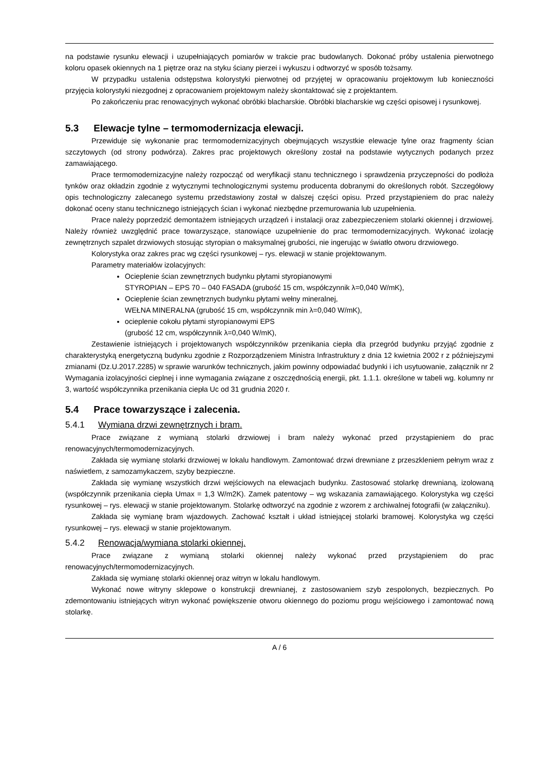na podstawie rysunku elewacji i uzupełniających pomiarów w trakcie prac budowlanych. Dokonać próby ustalenia pierwotnego koloru opasek okiennych na 1 piętrze oraz na styku ściany pierzei i wykuszu i odtworzyć w sposób tożsamy.
W przypadku ustalenia odstępstwa kolorystyki pierwotnej od przyjętej w opracowaniu projektowym lub konieczności przyjęcia kolorystyki niezgodnej z opracowaniem projektowym należy skontaktować się z projektantem.
Po zakończeniu prac renowacyjnych wykonać obróbki blacharskie. Obróbki blacharskie wg części opisowej i rysunkowej.
5.3 Elewacje tylne – termomodernizacja elewacji.
Przewiduje się wykonanie prac termomodernizacyjnych obejmujących wszystkie elewacje tylne oraz fragmenty ścian szczytowych (od strony podwórza). Zakres prac projektowych określony został na podstawie wytycznych podanych przez zamawiającego.
Prace termomodernizacyjne należy rozpocząć od weryfikacji stanu technicznego i sprawdzenia przyczepności do podłoża tynków oraz okładzin zgodnie z wytycznymi technologicznymi systemu producenta dobranymi do określonych robót. Szczegółowy opis technologiczny zalecanego systemu przedstawiony został w dalszej części opisu. Przed przystąpieniem do prac należy dokonać oceny stanu technicznego istniejących ścian i wykonać niezbędne przemurowania lub uzupełnienia.
Prace należy poprzedzić demontażem istniejących urządzeń i instalacji oraz zabezpieczeniem stolarki okiennej i drzwiowej. Należy również uwzględnić prace towarzyszące, stanowiące uzupełnienie do prac termomodernizacyjnych. Wykonać izolację zewnętrznych szpalet drzwiowych stosując styropian o maksymalnej grubości, nie ingerując w światło otworu drzwiowego.
Kolorystyka oraz zakres prac wg części rysunkowej – rys. elewacji w stanie projektowanym.
Parametry materiałów izolacyjnych:
Ocieplenie ścian zewnętrznych budynku płytami styropianowymi
STYROPIAN – EPS 70 – 040 FASADA (grubość 15 cm, współczynnik λ=0,040 W/mK),
Ocieplenie ścian zewnętrznych budynku płytami wełny mineralnej,
WEŁNA MINERALNA (grubość 15 cm, współczynnik min λ=0,040 W/mK),
ocieplenie cokołu płytami styropianowymi EPS
(grubość 12 cm, współczynnik λ=0,040 W/mK),
Zestawienie istniejących i projektowanych współczynników przenikania ciepła dla przegród budynku przyjąć zgodnie z charakterystyką energetyczną budynku zgodnie z Rozporządzeniem Ministra Infrastruktury z dnia 12 kwietnia 2002 r z późniejszymi zmianami (Dz.U.2017.2285) w sprawie warunków technicznych, jakim powinny odpowiadać budynki i ich usytuowanie, załącznik nr 2 Wymagania izolacyjności cieplnej i inne wymagania związane z oszczędnością energii, pkt. 1.1.1. określone w tabeli wg. kolumny nr 3, wartość współczynnika przenikania ciepła Uc od 31 grudnia 2020 r.
5.4 Prace towarzyszące i zalecenia.
5.4.1 Wymiana drzwi zewnętrznych i bram.
Prace związane z wymianą stolarki drzwiowej i bram należy wykonać przed przystąpieniem do prac renowacyjnych/termomodernizacyjnych.
Zakłada się wymianę stolarki drzwiowej w lokalu handlowym. Zamontować drzwi drewniane z przeszkleniem pełnym wraz z naświetlem, z samozamykaczem, szyby bezpieczne.
Zakłada się wymianę wszystkich drzwi wejściowych na elewacjach budynku. Zastosować stolarkę drewnianą, izolowaną (współczynnik przenikania ciepła Umax = 1,3 W/m2K). Zamek patentowy – wg wskazania zamawiającego. Kolorystyka wg części rysunkowej – rys. elewacji w stanie projektowanym. Stolarkę odtworzyć na zgodnie z wzorem z archiwalnej fotografii (w załączniku).
Zakłada się wymianę bram wjazdowych. Zachować kształt i układ istniejącej stolarki bramowej. Kolorystyka wg części rysunkowej – rys. elewacji w stanie projektowanym.
5.4.2 Renowacja/wymiana stolarki okiennej.
Prace związane z wymianą stolarki okiennej należy wykonać przed przystąpieniem do prac renowacyjnych/termomodernizacyjnych.
Zakłada się wymianę stolarki okiennej oraz witryn w lokalu handlowym.
Wykonać nowe witryny sklepowe o konstrukcji drewnianej, z zastosowaniem szyb zespolonych, bezpiecznych. Po zdemontowaniu istniejących witryn wykonać powiększenie otworu okiennego do poziomu progu wejściowego i zamontować nową stolarkę.
A / 6